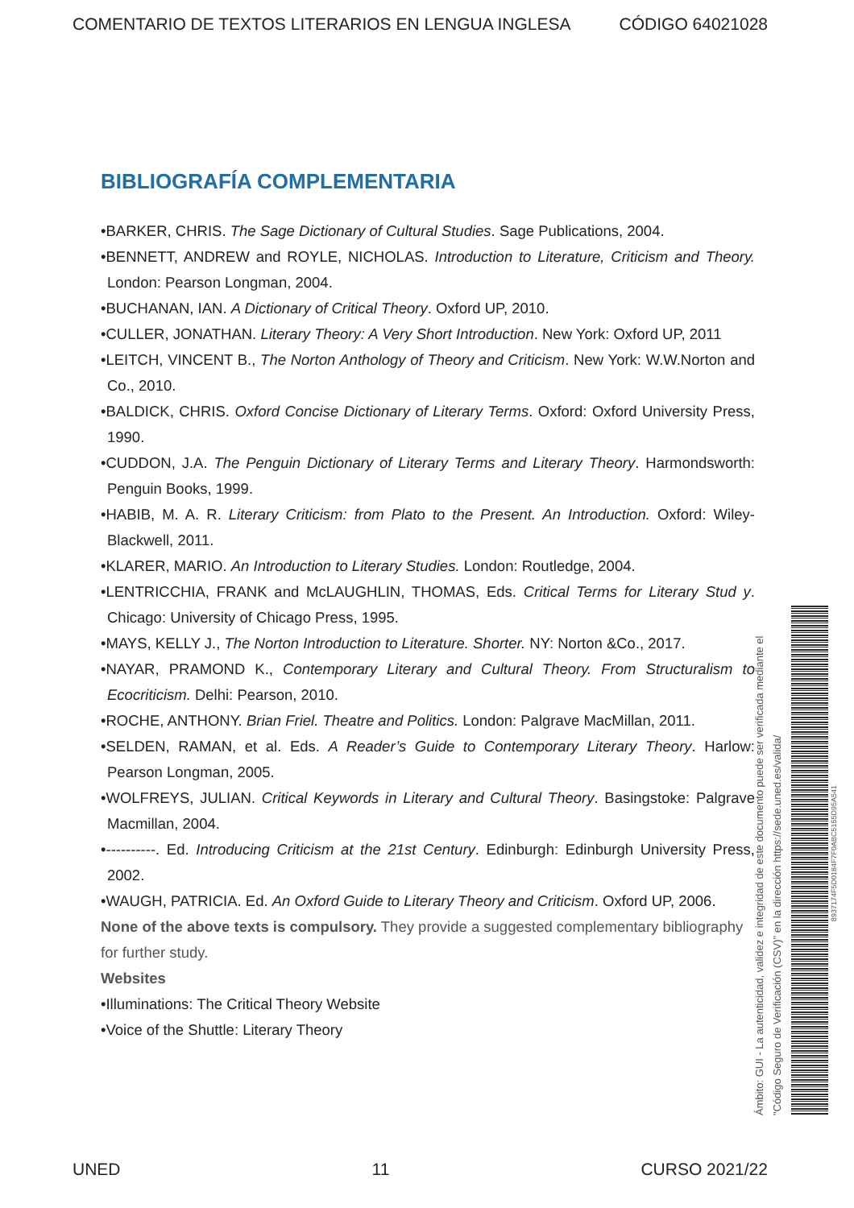COMENTARIO DE TEXTOS LITERARIOS EN LENGUA INGLESA CÓDIGO 64021028
BIBLIOGRAFÍA COMPLEMENTARIA
•BARKER, CHRIS. The Sage Dictionary of Cultural Studies. Sage Publications, 2004.
•BENNETT, ANDREW and ROYLE, NICHOLAS. Introduction to Literature, Criticism and Theory. London: Pearson Longman, 2004.
•BUCHANAN, IAN. A Dictionary of Critical Theory. Oxford UP, 2010.
•CULLER, JONATHAN. Literary Theory: A Very Short Introduction. New York: Oxford UP, 2011
•LEITCH, VINCENT B., The Norton Anthology of Theory and Criticism. New York: W.W.Norton and Co., 2010.
•BALDICK, CHRIS. Oxford Concise Dictionary of Literary Terms. Oxford: Oxford University Press, 1990.
•CUDDON, J.A. The Penguin Dictionary of Literary Terms and Literary Theory. Harmondsworth: Penguin Books, 1999.
•HABIB, M. A. R. Literary Criticism: from Plato to the Present. An Introduction. Oxford: Wiley-Blackwell, 2011.
•KLARER, MARIO. An Introduction to Literary Studies. London: Routledge, 2004.
•LENTRICCHIA, FRANK and McLAUGHLIN, THOMAS, Eds. Critical Terms for Literary Stud y. Chicago: University of Chicago Press, 1995.
•MAYS, KELLY J., The Norton Introduction to Literature. Shorter. NY: Norton &Co., 2017.
•NAYAR, PRAMOND K., Contemporary Literary and Cultural Theory. From Structuralism to Ecocriticism. Delhi: Pearson, 2010.
•ROCHE, ANTHONY. Brian Friel. Theatre and Politics. London: Palgrave MacMillan, 2011.
•SELDEN, RAMAN, et al. Eds. A Reader’s Guide to Contemporary Literary Theory. Harlow: Pearson Longman, 2005.
•WOLFREYS, JULIAN. Critical Keywords in Literary and Cultural Theory. Basingstoke: Palgrave Macmillan, 2004.
•----------. Ed. Introducing Criticism at the 21st Century. Edinburgh: Edinburgh University Press, 2002.
•WAUGH, PATRICIA. Ed. An Oxford Guide to Literary Theory and Criticism. Oxford UP, 2006.
None of the above texts is compulsory. They provide a suggested complementary bibliography for further study.
Websites
•Illuminations: The Critical Theory Website
•Voice of the Shuttle: Literary Theory
Ámbito: GUI - La autenticidad, validez e integridad de este documento puede ser verificada mediante el "Código Seguro de Verificación (CSV)" en la dirección https://sede.uned.es/valida/
8937174F5D0184F7F0ABC5155D95A541
UNED 11 CURSO 2021/22